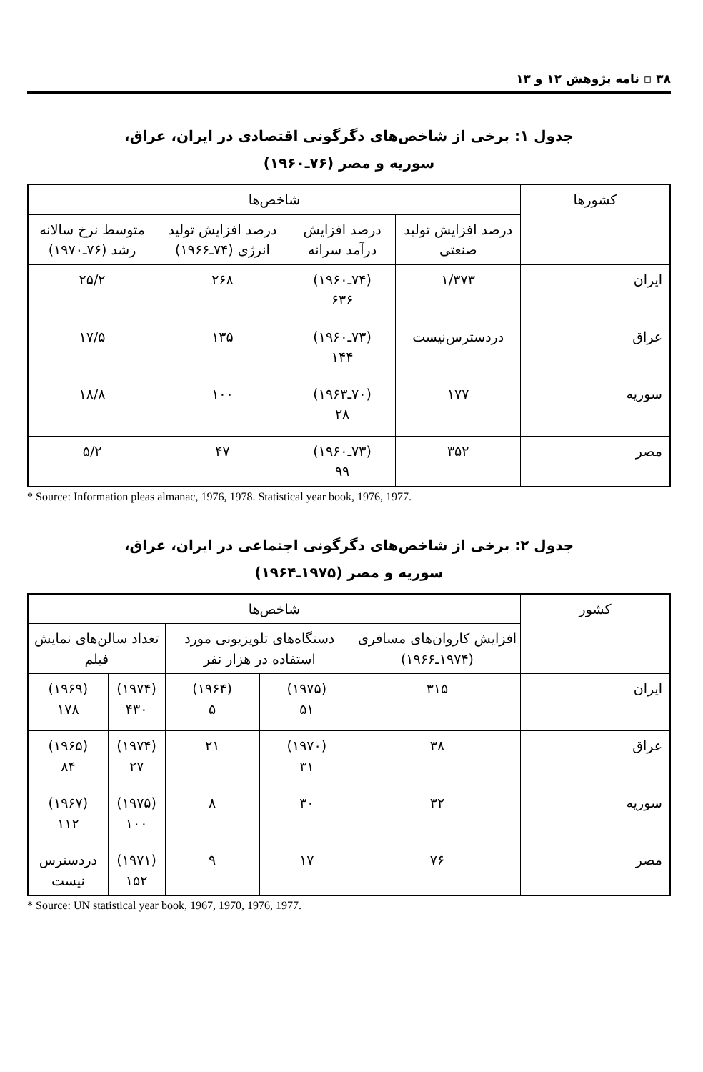۳۸ ▫ نامه پژوهش ۱۲ و ۱۳
جدول ۱: برخی از شاخص‌های دگرگونی اقتصادی در ایران، عراق،
سوریه و مصر (۷۶ـ۱۹۶۰)
| کشورها | شاخص‌ها | | | |
| --- | --- | --- | --- | --- |
| | درصد افزایش تولید صنعتی | درصد افزایش درآمد سرانه | درصد افزایش تولید انرژی (۷۴ـ۱۹۶۶) | متوسط نرخ سالانه رشد (۷۶ـ۱۹۷۰) |
| ایران | ۱/۳۷۳ | (۷۴ـ۱۹۶۰) ۶۳۶ | ۲۶۸ | ۲۵/۲ |
| عراق | دردسترس‌نیست | (۷۳ـ۱۹۶۰) ۱۴۴ | ۱۳۵ | ۱۷/۵ |
| سوریه | ۱۷۷ | (۷۰ـ۱۹۶۳) ۲۸ | ۱۰۰ | ۱۸/۸ |
| مصر | ۳۵۲ | (۷۳ـ۱۹۶۰) ۹۹ | ۴۷ | ۵/۲ |
* Source: Information pleas almanac, 1976, 1978. Statistical year book, 1976, 1977.
جدول ۲: برخی از شاخص‌های دگرگونی اجتماعی در ایران، عراق،
سوریه و مصر (۱۹۷۵ـ۱۹۶۴)
| کشور | شاخص‌ها | | | | |
| --- | --- | --- | --- | --- | --- |
| | افزایش کاروان‌های مسافری (۱۹۷۴ـ۱۹۶۶) | دستگاه‌های تلویزیونی مورد استفاده در هزار نفر | | تعداد سالن‌های نمایش فیلم | |
| ایران | ۳۱۵ | (۱۹۷۵) ۵۱ | (۱۹۶۴) ۵ | (۱۹۷۴) ۴۳۰ | (۱۹۶۹) ۱۷۸ |
| عراق | ۳۸ | (۱۹۷۰) ۳۱ | ۲۱ | (۱۹۷۴) ۲۷ | (۱۹۶۵) ۸۴ |
| سوریه | ۳۲ | ۳۰ | ۸ | (۱۹۷۵) ۱۰۰ | (۱۹۶۷) ۱۱۲ |
| مصر | ۷۶ | ۱۷ | ۹ | (۱۹۷۱) ۱۵۲ | دردسترس نیست |
* Source: UN statistical year book, 1967, 1970, 1976, 1977.